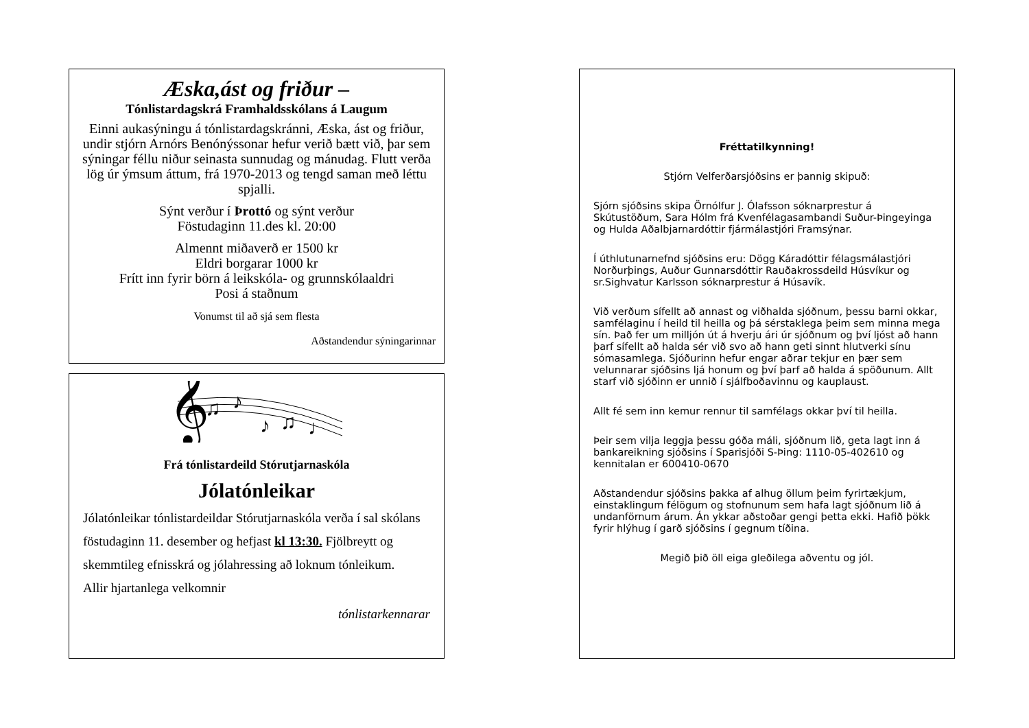Æska,ást og friður –
Tónlistardagskrá Framhaldsskólans á Laugum
Einni aukasýningu á tónlistardagskránni, Æska, ást og friður, undir stjórn Arnórs Benónýssonar hefur verið bætt við, þar sem sýningar féllu niður seinasta sunnudag og mánudag. Flutt verða lög úr ýmsum áttum, frá 1970-2013 og tengd saman með léttu spjalli.
Sýnt verður í Þrottó og sýnt verður
Föstudaginn 11.des kl. 20:00
Almennt miðaverð er 1500 kr
Eldri borgarar 1000 kr
Frítt inn fyrir börn á leikskóla- og grunnskólaaldri
Posi á staðnum
Vonumst til að sjá sem flesta
Aðstandendur sýningarinnar
𝄞
♫
♪
♪
♫
♩
Frá tónlistardeild Stórutjarnaskóla
Jólatónleikar
Jólatónleikar tónlistardeildar Stórutjarnaskóla verða í sal skólans föstudaginn 11. desember og hefjast kl 13:30. Fjölbreytt og skemmtileg efnisskrá og jólahressing að loknum tónleikum. Allir hjartanlega velkomnir
tónlistarkennarar
Fréttatilkynning!
Stjórn Velferðarsjóðsins er þannig skipuð:
Sjórn sjóðsins skipa Örnólfur J. Ólafsson sóknarprestur á Skútustöðum, Sara Hólm frá Kvenfélagasambandi Suður-Þingeyinga og Hulda Aðalbjarnardóttir fjármálastjóri Framsýnar.
Í úthlutunarnefnd sjóðsins eru: Dögg Káradóttir félagsmálastjóri Norðurþings, Auður Gunnarsdóttir Rauðakrossdeild Húsvíkur og sr.Sighvatur Karlsson sóknarprestur á Húsavík.
Við verðum sífellt að annast og viðhalda sjóðnum, þessu barni okkar, samfélaginu í heild til heilla og þá sérstaklega þeim sem minna mega sín. Það fer um milljón út á hverju ári úr sjóðnum og því ljóst að hann þarf sífellt að halda sér við svo að hann geti sinnt hlutverki sínu sómasamlega. Sjóðurinn hefur engar aðrar tekjur en þær sem velunnarar sjóðsins ljá honum og því þarf að halda á spöðunum. Allt starf við sjóðinn er unnið í sjálfboðavinnu og kauplaust.
Allt fé sem inn kemur rennur til samfélags okkar því til heilla.
Þeir sem vilja leggja þessu góða máli, sjóðnum lið, geta lagt inn á bankareikning sjóðsins í Sparisjóði S-Þing: 1110-05-402610 og kennitalan er 600410-0670
Aðstandendur sjóðsins þakka af alhug öllum þeim fyrirtækjum, einstaklingum félögum og stofnunum sem hafa lagt sjóðnum lið á undanförnum árum. Án ykkar aðstoðar gengi þetta ekki. Hafið þökk fyrir hlýhug í garð sjóðsins í gegnum tíðina.
Megið þið öll eiga gleðilega aðventu og jól.